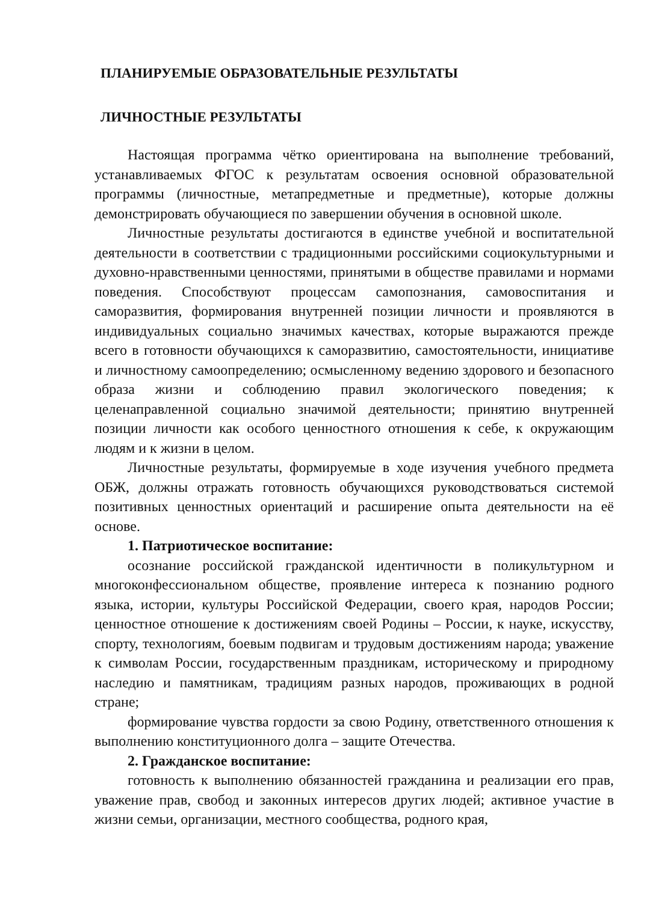ПЛАНИРУЕМЫЕ ОБРАЗОВАТЕЛЬНЫЕ РЕЗУЛЬТАТЫ
ЛИЧНОСТНЫЕ РЕЗУЛЬТАТЫ
Настоящая программа чётко ориентирована на выполнение требований, устанавливаемых ФГОС к результатам освоения основной образовательной программы (личностные, метапредметные и предметные), которые должны демонстрировать обучающиеся по завершении обучения в основной школе.
Личностные результаты достигаются в единстве учебной и воспитательной деятельности в соответствии с традиционными российскими социокультурными и духовно-нравственными ценностями, принятыми в обществе правилами и нормами поведения. Способствуют процессам самопознания, самовоспитания и саморазвития, формирования внутренней позиции личности и проявляются в индивидуальных социально значимых качествах, которые выражаются прежде всего в готовности обучающихся к саморазвитию, самостоятельности, инициативе и личностному самоопределению; осмысленному ведению здорового и безопасного образа жизни и соблюдению правил экологического поведения; к целенаправленной социально значимой деятельности; принятию внутренней позиции личности как особого ценностного отношения к себе, к окружающим людям и к жизни в целом.
Личностные результаты, формируемые в ходе изучения учебного предмета ОБЖ, должны отражать готовность обучающихся руководствоваться системой позитивных ценностных ориентаций и расширение опыта деятельности на её основе.
1. Патриотическое воспитание:
осознание российской гражданской идентичности в поликультурном и многоконфессиональном обществе, проявление интереса к познанию родного языка, истории, культуры Российской Федерации, своего края, народов России; ценностное отношение к достижениям своей Родины – России, к науке, искусству, спорту, технологиям, боевым подвигам и трудовым достижениям народа; уважение к символам России, государственным праздникам, историческому и природному наследию и памятникам, традициям разных народов, проживающих в родной стране;
формирование чувства гордости за свою Родину, ответственного отношения к выполнению конституционного долга – защите Отечества.
2. Гражданское воспитание:
готовность к выполнению обязанностей гражданина и реализации его прав, уважение прав, свобод и законных интересов других людей; активное участие в жизни семьи, организации, местного сообщества, родного края,